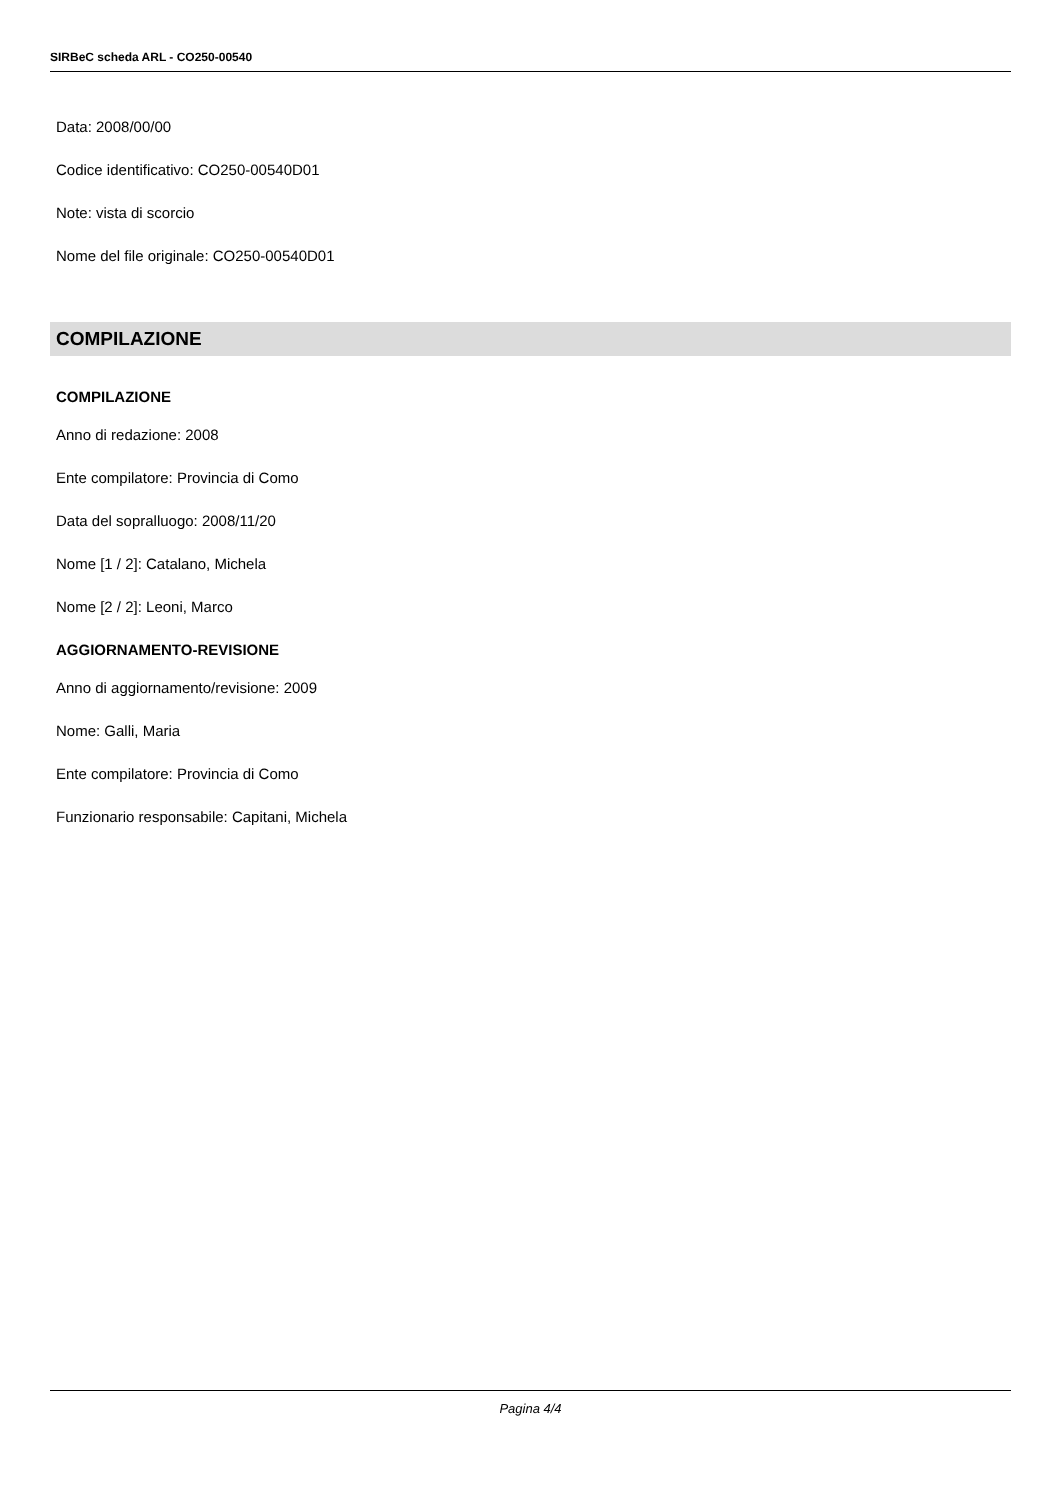SIRBeC scheda ARL - CO250-00540
Data: 2008/00/00
Codice identificativo: CO250-00540D01
Note: vista di scorcio
Nome del file originale: CO250-00540D01
COMPILAZIONE
COMPILAZIONE
Anno di redazione: 2008
Ente compilatore: Provincia di Como
Data del sopralluogo: 2008/11/20
Nome [1 / 2]: Catalano, Michela
Nome [2 / 2]: Leoni, Marco
AGGIORNAMENTO-REVISIONE
Anno di aggiornamento/revisione: 2009
Nome: Galli, Maria
Ente compilatore: Provincia di Como
Funzionario responsabile: Capitani, Michela
Pagina 4/4